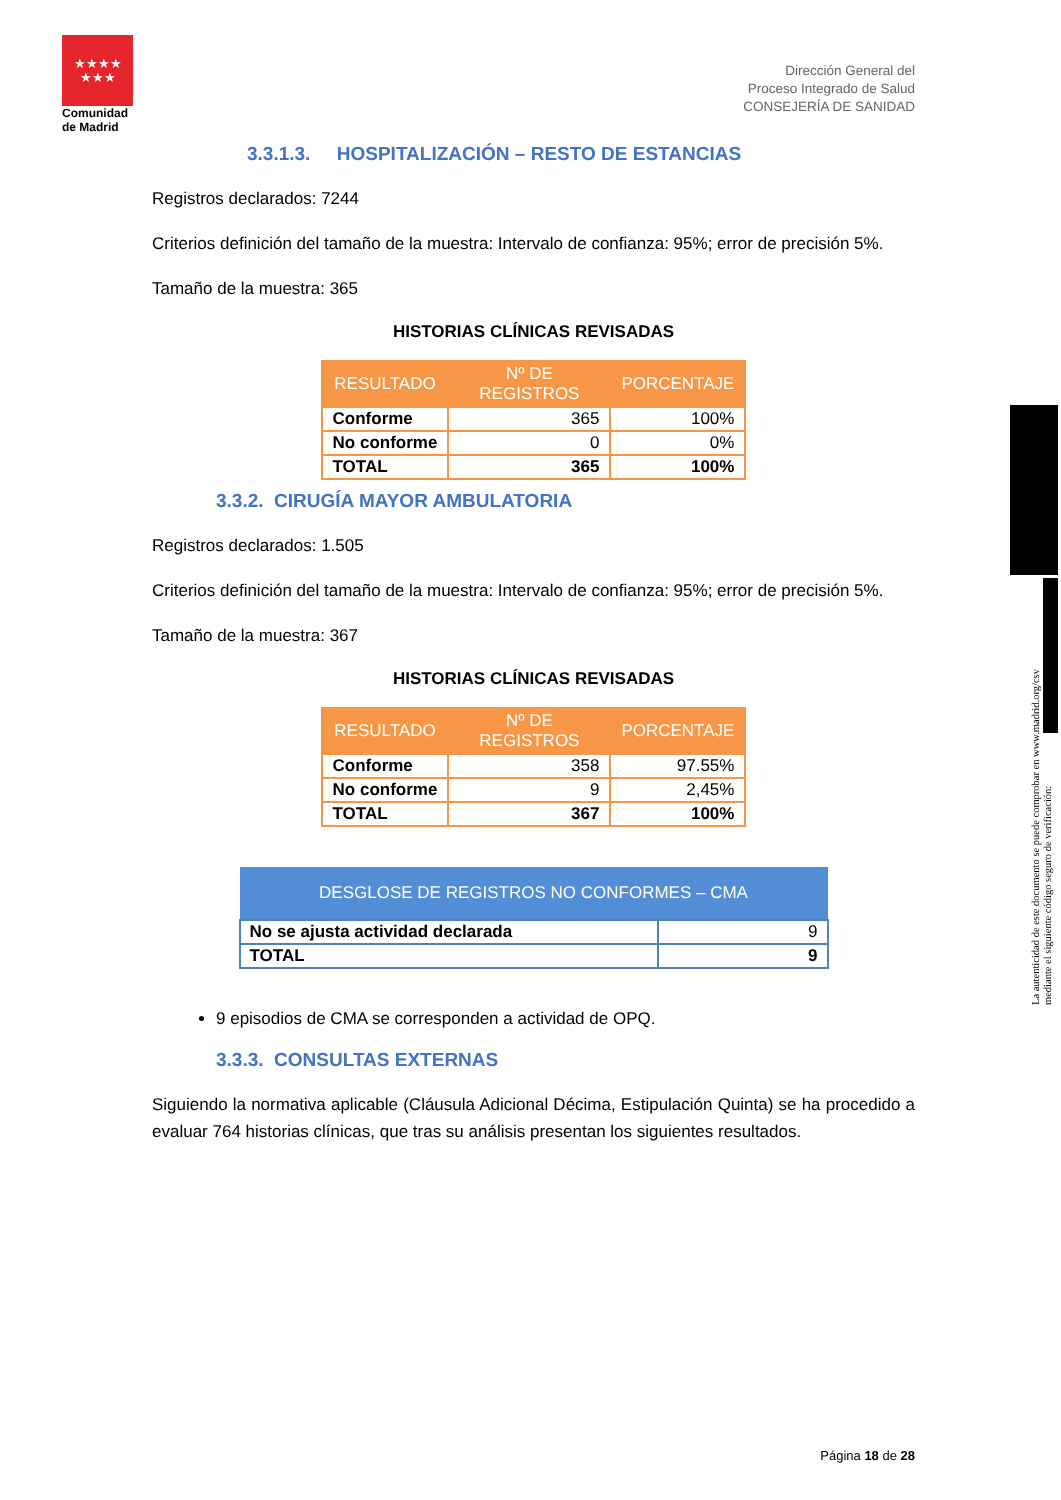★★★★
★★★
Comunidad de Madrid
Dirección General del
Proceso Integrado de Salud
CONSEJERÍA DE SANIDAD
3.3.1.3. HOSPITALIZACIÓN – RESTO DE ESTANCIAS
Registros declarados: 7244
Criterios definición del tamaño de la muestra: Intervalo de confianza: 95%; error de precisión 5%.
Tamaño de la muestra: 365
HISTORIAS CLÍNICAS REVISADAS
| RESULTADO | Nº DE REGISTROS | PORCENTAJE |
| --- | --- | --- |
| Conforme | 365 | 100% |
| No conforme | 0 | 0% |
| TOTAL | 365 | 100% |
3.3.2. CIRUGÍA MAYOR AMBULATORIA
Registros declarados: 1.505
Criterios definición del tamaño de la muestra: Intervalo de confianza: 95%; error de precisión 5%.
Tamaño de la muestra: 367
HISTORIAS CLÍNICAS REVISADAS
| RESULTADO | Nº DE REGISTROS | PORCENTAJE |
| --- | --- | --- |
| Conforme | 358 | 97.55% |
| No conforme | 9 | 2,45% |
| TOTAL | 367 | 100% |
| DESGLOSE DE REGISTROS NO CONFORMES – CMA | |
| --- | --- |
| No se ajusta actividad declarada | 9 |
| TOTAL | 9 |
9 episodios de CMA se corresponden a actividad de OPQ.
3.3.3. CONSULTAS EXTERNAS
Siguiendo la normativa aplicable (Cláusula Adicional Décima, Estipulación Quinta) se ha procedido a evaluar 764 historias clínicas, que tras su análisis presentan los siguientes resultados.
La autenticidad de este documento se puede comprobar en www.madrid.org/csv
mediante el siguiente código seguro de verificación:
Página 18 de 28